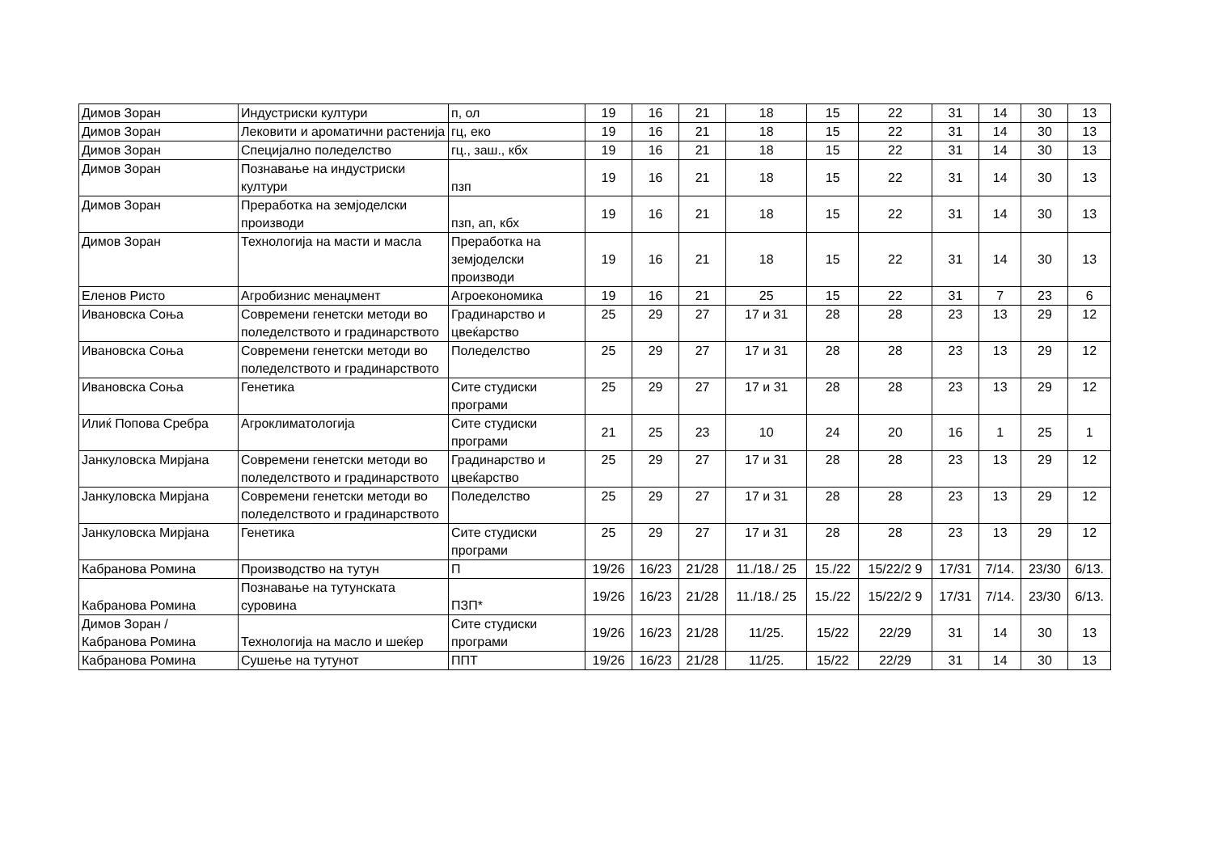| Димов Зоран | Индустриски култури | п, ол | 19 | 16 | 21 | 18 | 15 | 22 | 31 | 14 | 30 | 13 |
| Димов Зоран | Лековити и ароматични растенија | гц, еко | 19 | 16 | 21 | 18 | 15 | 22 | 31 | 14 | 30 | 13 |
| Димов Зоран | Специјално поледелство | гц., заш., кбх | 19 | 16 | 21 | 18 | 15 | 22 | 31 | 14 | 30 | 13 |
| Димов Зоран | Познавање на индустриски култури | пзп | 19 | 16 | 21 | 18 | 15 | 22 | 31 | 14 | 30 | 13 |
| Димов Зоран | Преработка на земјоделски производи | пзп, ап, кбх | 19 | 16 | 21 | 18 | 15 | 22 | 31 | 14 | 30 | 13 |
| Димов Зоран | Технологија на масти и масла | Преработка на земјоделски производи | 19 | 16 | 21 | 18 | 15 | 22 | 31 | 14 | 30 | 13 |
| Еленов Ристо | Агробизнис менаџмент | Агроекономика | 19 | 16 | 21 | 25 | 15 | 22 | 31 | 7 | 23 | 6 |
| Ивановска Соња | Современи генетски методи во поледелството и градинарството | Градинарство и цвеќарство | 25 | 29 | 27 | 17 и 31 | 28 | 28 | 23 | 13 | 29 | 12 |
| Ивановска Соња | Современи генетски методи во поледелството и градинарството | Поледелство | 25 | 29 | 27 | 17 и 31 | 28 | 28 | 23 | 13 | 29 | 12 |
| Ивановска Соња | Генетика | Сите студиски програми | 25 | 29 | 27 | 17 и 31 | 28 | 28 | 23 | 13 | 29 | 12 |
| Илиќ Попова Сребра | Агроклиматологија | Сите студиски програми | 21 | 25 | 23 | 10 | 24 | 20 | 16 | 1 | 25 | 1 |
| Јанкуловска Мирјана | Современи генетски методи во поледелството и градинарството | Градинарство и цвеќарство | 25 | 29 | 27 | 17 и 31 | 28 | 28 | 23 | 13 | 29 | 12 |
| Јанкуловска Мирјана | Современи генетски методи во поледелството и градинарството | Поледелство | 25 | 29 | 27 | 17 и 31 | 28 | 28 | 23 | 13 | 29 | 12 |
| Јанкуловска Мирјана | Генетика | Сите студиски програми | 25 | 29 | 27 | 17 и 31 | 28 | 28 | 23 | 13 | 29 | 12 |
| Кабранова Ромина | Производство на тутун | П | 19/26 | 16/23 | 21/28 | 11./18./ 25 | 15./22 | 15/22/2 9 | 17/31 | 7/14. | 23/30 | 6/13. |
| Кабранова Ромина | Познавање на тутунската суровина | ПЗП* | 19/26 | 16/23 | 21/28 | 11./18./ 25 | 15./22 | 15/22/2 9 | 17/31 | 7/14. | 23/30 | 6/13. |
| Димов Зоран / Кабранова Ромина | Технологија на масло и шеќер | Сите студиски програми | 19/26 | 16/23 | 21/28 | 11/25. | 15/22 | 22/29 | 31 | 14 | 30 | 13 |
| Кабранова Ромина | Сушење на тутунот | ППТ | 19/26 | 16/23 | 21/28 | 11/25. | 15/22 | 22/29 | 31 | 14 | 30 | 13 |